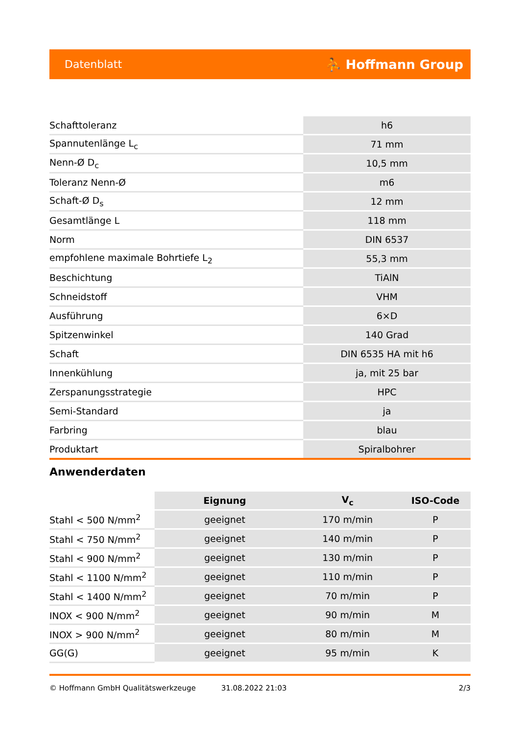Datenblatt ⛹ Hoffmann Group
| Schafttoleranz | h6 |
| Spannutenlänge L<sub>c</sub> | 71 mm |
| Nenn-Ø D<sub>c</sub> | 10,5 mm |
| Toleranz Nenn-Ø | m6 |
| Schaft-Ø D<sub>s</sub> | 12 mm |
| Gesamtlänge L | 118 mm |
| Norm | DIN 6537 |
| empfohlene maximale Bohrtiefe L<sub>2</sub> | 55,3 mm |
| Beschichtung | TiAlN |
| Schneidstoff | VHM |
| Ausführung | 6×D |
| Spitzenwinkel | 140 Grad |
| Schaft | DIN 6535 HA mit h6 |
| Innenkühlung | ja, mit 25 bar |
| Zerspanungsstrategie | HPC |
| Semi-Standard | ja |
| Farbring | blau |
| Produktart | Spiralbohrer |
Anwenderdaten
| | Eignung | V<sub>c</sub> | ISO-Code |
| --- | --- | --- | --- |
| Stahl < 500 N/mm<sup>2</sup> | geeignet | 170 m/min | P |
| Stahl < 750 N/mm<sup>2</sup> | geeignet | 140 m/min | P |
| Stahl < 900 N/mm<sup>2</sup> | geeignet | 130 m/min | P |
| Stahl < 1100 N/mm<sup>2</sup> | geeignet | 110 m/min | P |
| Stahl < 1400 N/mm<sup>2</sup> | geeignet | 70 m/min | P |
| INOX < 900 N/mm<sup>2</sup> | geeignet | 90 m/min | M |
| INOX > 900 N/mm<sup>2</sup> | geeignet | 80 m/min | M |
| GG(G) | geeignet | 95 m/min | K |
© Hoffmann GmbH Qualitätswerkzeuge 31.08.2022 21:03 2/3